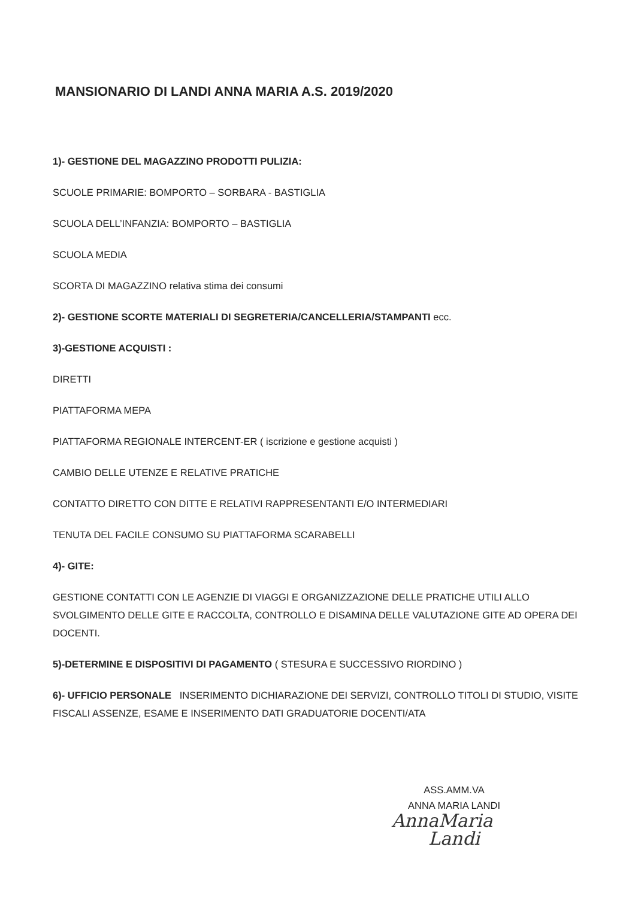MANSIONARIO DI LANDI ANNA MARIA A.S. 2019/2020
1)- GESTIONE DEL MAGAZZINO PRODOTTI PULIZIA:
SCUOLE PRIMARIE: BOMPORTO – SORBARA - BASTIGLIA
SCUOLA DELL’INFANZIA: BOMPORTO – BASTIGLIA
SCUOLA MEDIA
SCORTA DI MAGAZZINO relativa stima dei consumi
2)- GESTIONE SCORTE MATERIALI DI SEGRETERIA/CANCELLERIA/STAMPANTI ecc.
3)-GESTIONE ACQUISTI :
DIRETTI
PIATTAFORMA MEPA
PIATTAFORMA REGIONALE INTERCENT-ER ( iscrizione e gestione acquisti )
CAMBIO DELLE UTENZE E RELATIVE PRATICHE
CONTATTO DIRETTO CON DITTE E RELATIVI RAPPRESENTANTI E/O INTERMEDIARI
TENUTA DEL FACILE CONSUMO SU PIATTAFORMA SCARABELLI
4)- GITE:
GESTIONE CONTATTI CON LE AGENZIE DI VIAGGI E ORGANIZZAZIONE DELLE PRATICHE UTILI ALLO SVOLGIMENTO DELLE GITE E RACCOLTA, CONTROLLO E DISAMINA DELLE VALUTAZIONE GITE AD OPERA DEI DOCENTI.
5)-DETERMINE E DISPOSITIVI DI PAGAMENTO ( STESURA E SUCCESSIVO RIORDINO )
6)- UFFICIO PERSONALE INSERIMENTO DICHIARAZIONE DEI SERVIZI, CONTROLLO TITOLI DI STUDIO, VISITE FISCALI ASSENZE, ESAME E INSERIMENTO DATI GRADUATORIE DOCENTI/ATA
ASS.AMM.VA
ANNA MARIA LANDI
AnnaMaria Landi